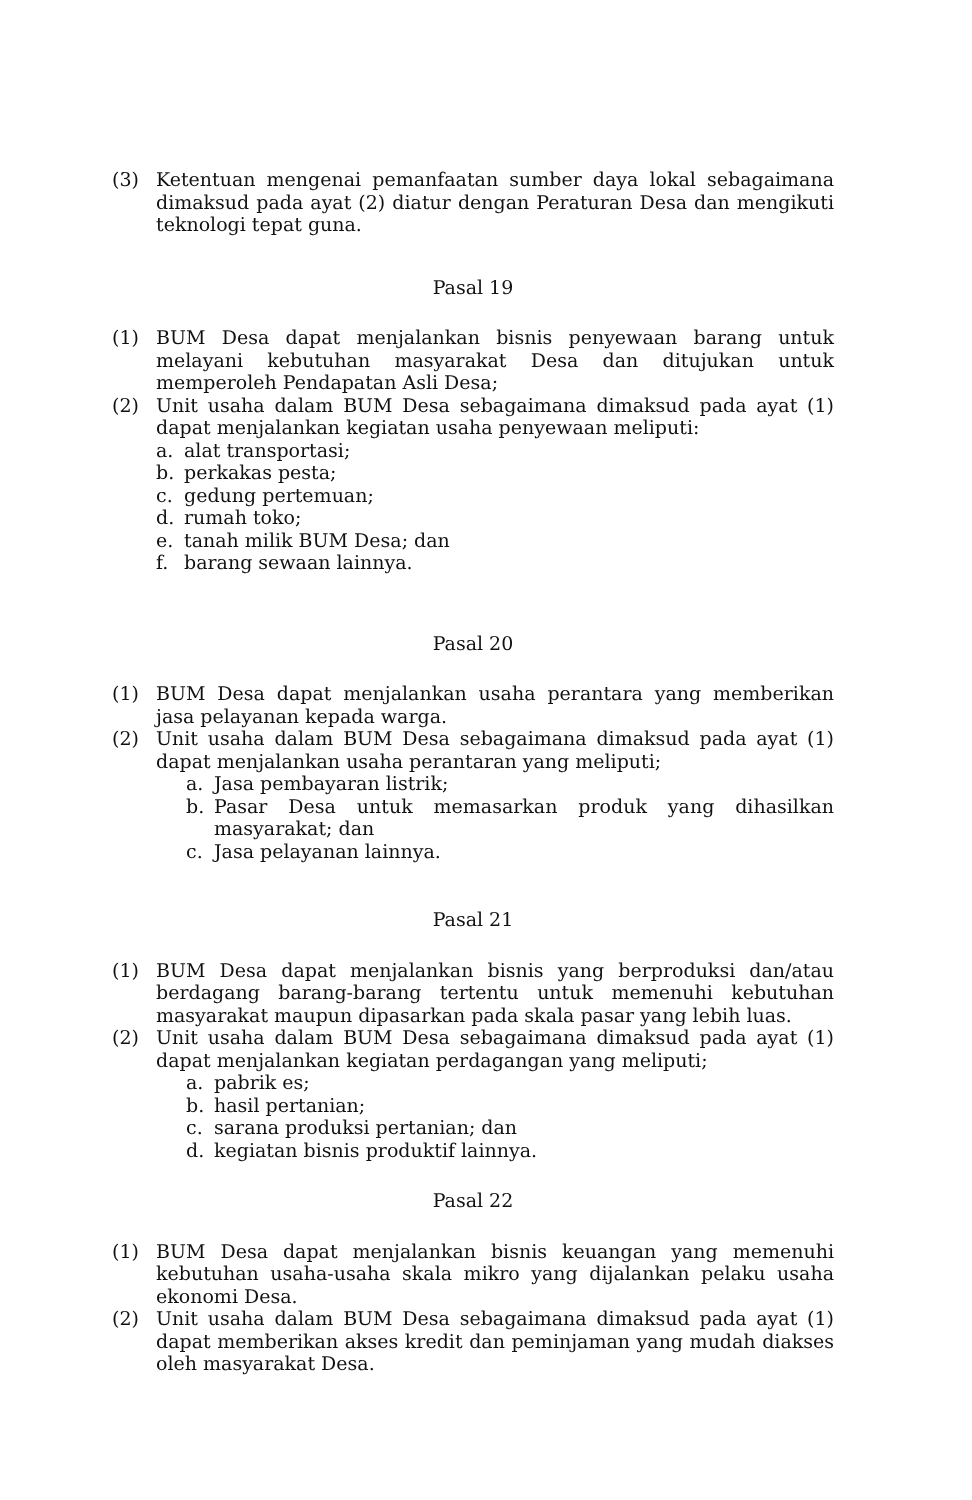(3) Ketentuan mengenai pemanfaatan sumber daya lokal sebagaimana dimaksud pada ayat (2) diatur dengan Peraturan Desa dan mengikuti teknologi tepat guna.
Pasal 19
(1) BUM Desa dapat menjalankan bisnis penyewaan barang untuk melayani kebutuhan masyarakat Desa dan ditujukan untuk memperoleh Pendapatan Asli Desa;
(2) Unit usaha dalam BUM Desa sebagaimana dimaksud pada ayat (1) dapat menjalankan kegiatan usaha penyewaan meliputi:
a. alat transportasi;
b. perkakas pesta;
c. gedung pertemuan;
d. rumah toko;
e. tanah milik BUM Desa; dan
f. barang sewaan lainnya.
Pasal 20
(1) BUM Desa dapat menjalankan usaha perantara yang memberikan jasa pelayanan kepada warga.
(2) Unit usaha dalam BUM Desa sebagaimana dimaksud pada ayat (1) dapat menjalankan usaha perantaran yang meliputi;
a. Jasa pembayaran listrik;
b. Pasar Desa untuk memasarkan produk yang dihasilkan masyarakat; dan
c. Jasa pelayanan lainnya.
Pasal 21
(1) BUM Desa dapat menjalankan bisnis yang berproduksi dan/atau berdagang barang-barang tertentu untuk memenuhi kebutuhan masyarakat maupun dipasarkan pada skala pasar yang lebih luas.
(2) Unit usaha dalam BUM Desa sebagaimana dimaksud pada ayat (1) dapat menjalankan kegiatan perdagangan yang meliputi;
a. pabrik es;
b. hasil pertanian;
c. sarana produksi pertanian; dan
d. kegiatan bisnis produktif lainnya.
Pasal 22
(1) BUM Desa dapat menjalankan bisnis keuangan yang memenuhi kebutuhan usaha-usaha skala mikro yang dijalankan pelaku usaha ekonomi Desa.
(2) Unit usaha dalam BUM Desa sebagaimana dimaksud pada ayat (1) dapat memberikan akses kredit dan peminjaman yang mudah diakses oleh masyarakat Desa.